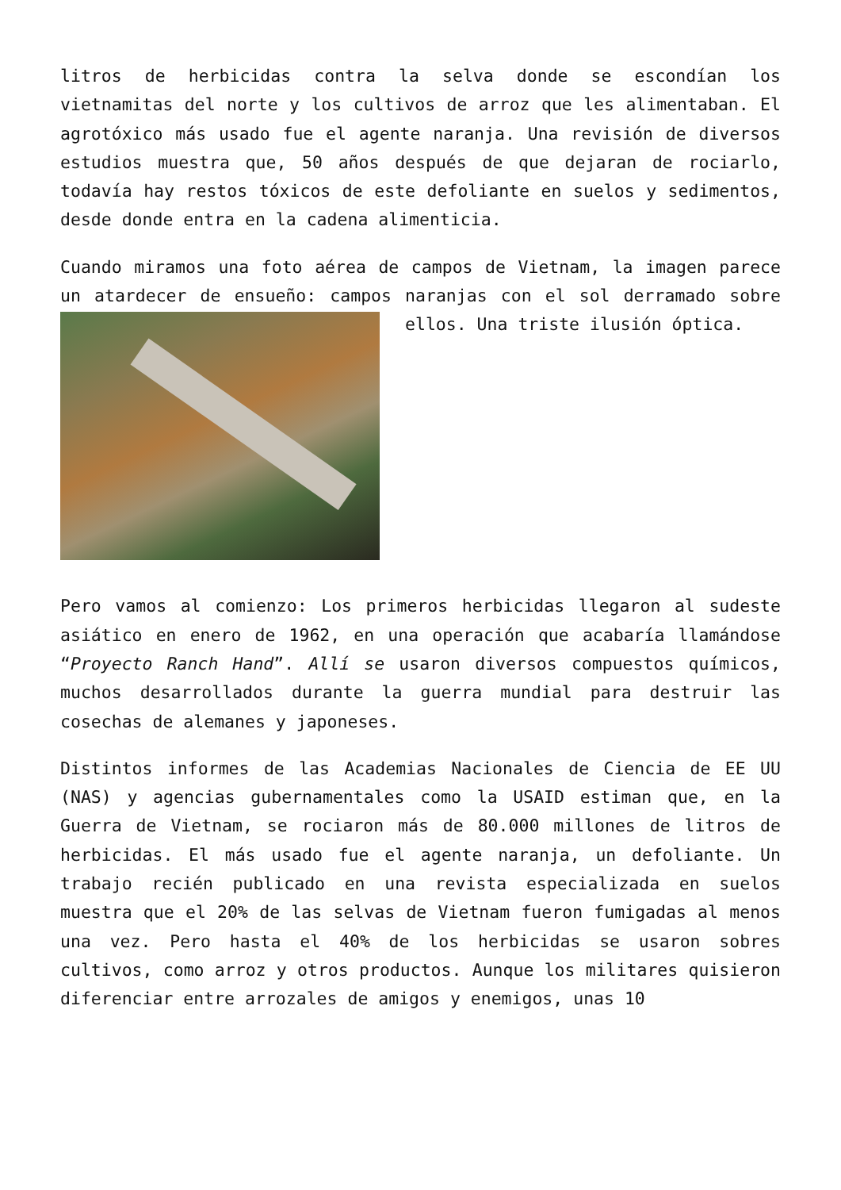litros de herbicidas contra la selva donde se escondían los vietnamitas del norte y los cultivos de arroz que les alimentaban. El agrotóxico más usado fue el agente naranja. Una revisión de diversos estudios muestra que, 50 años después de que dejaran de rociarlo, todavía hay restos tóxicos de este defoliante en suelos y sedimentos, desde donde entra en la cadena alimenticia.
Cuando miramos una foto aérea de campos de Vietnam, la imagen parece un atardecer de ensueño: campos naranjas con el sol derramado sobre ellos. Una triste ilusión óptica.
Pero vamos al comienzo: Los primeros herbicidas llegaron al sudeste asiático en enero de 1962, en una operación que acabaría llamándose “Proyecto Ranch Hand”. Allí se usaron diversos compuestos químicos, muchos desarrollados durante la guerra mundial para destruir las cosechas de alemanes y japoneses.
Distintos informes de las Academias Nacionales de Ciencia de EE UU (NAS) y agencias gubernamentales como la USAID estiman que, en la Guerra de Vietnam, se rociaron más de 80.000 millones de litros de herbicidas. El más usado fue el agente naranja, un defoliante. Un trabajo recién publicado en una revista especializada en suelos muestra que el 20% de las selvas de Vietnam fueron fumigadas al menos una vez. Pero hasta el 40% de los herbicidas se usaron sobres cultivos, como arroz y otros productos. Aunque los militares quisieron diferenciar entre arrozales de amigos y enemigos, unas 10